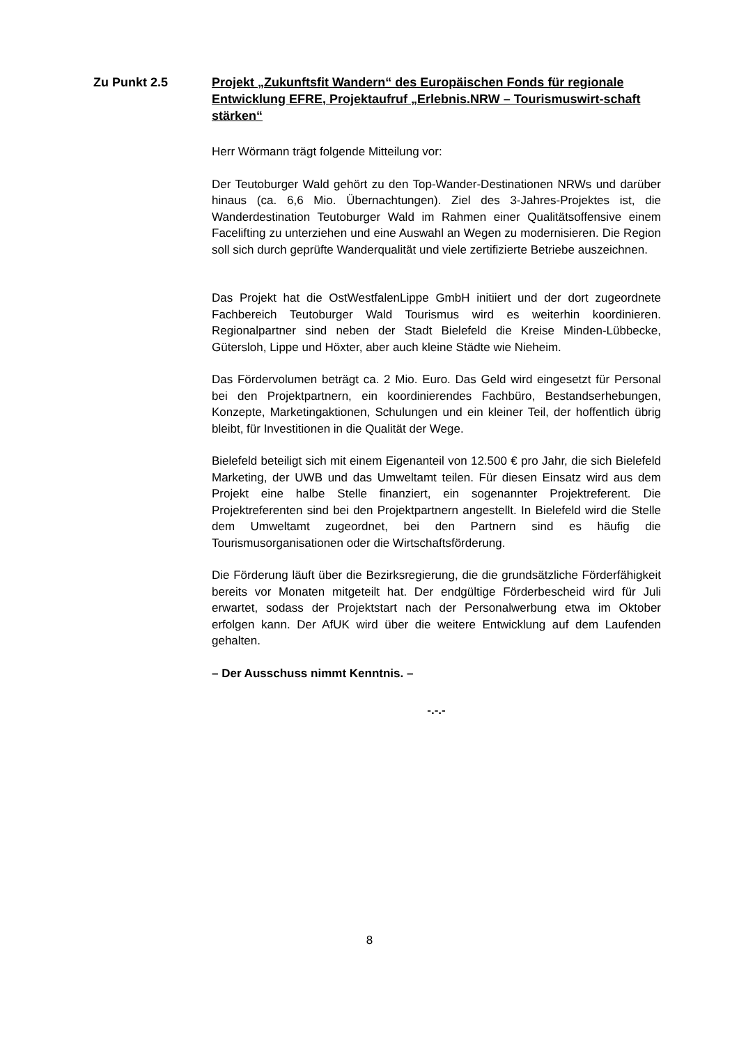Zu Punkt 2.5 Projekt „Zukunftsfit Wandern“ des Europäischen Fonds für regionale Entwicklung EFRE, Projektaufruf „Erlebnis.NRW – Tourismuswirt-schaft stärken“
Herr Wörmann trägt folgende Mitteilung vor:
Der Teutoburger Wald gehört zu den Top-Wander-Destinationen NRWs und darüber hinaus (ca. 6,6 Mio. Übernachtungen). Ziel des 3-Jahres-Projektes ist, die Wanderdestination Teutoburger Wald im Rahmen einer Qualitätsoffensive einem Facelifting zu unterziehen und eine Auswahl an Wegen zu modernisieren. Die Region soll sich durch geprüfte Wanderqualität und viele zertifizierte Betriebe auszeichnen.
Das Projekt hat die OstWestfalenLippe GmbH initiiert und der dort zugeordnete Fachbereich Teutoburger Wald Tourismus wird es weiterhin koordinieren. Regionalpartner sind neben der Stadt Bielefeld die Kreise Minden-Lübbecke, Gütersloh, Lippe und Höxter, aber auch kleine Städte wie Nieheim.
Das Fördervolumen beträgt ca. 2 Mio. Euro. Das Geld wird eingesetzt für Personal bei den Projektpartnern, ein koordinierendes Fachbüro, Bestandserhebungen, Konzepte, Marketingaktionen, Schulungen und ein kleiner Teil, der hoffentlich übrig bleibt, für Investitionen in die Qualität der Wege.
Bielefeld beteiligt sich mit einem Eigenanteil von 12.500 € pro Jahr, die sich Bielefeld Marketing, der UWB und das Umweltamt teilen. Für diesen Einsatz wird aus dem Projekt eine halbe Stelle finanziert, ein sogenannter Projektreferent. Die Projektreferenten sind bei den Projektpartnern angestellt. In Bielefeld wird die Stelle dem Umweltamt zugeordnet, bei den Partnern sind es häufig die Tourismusorganisationen oder die Wirtschaftsförderung.
Die Förderung läuft über die Bezirksregierung, die die grundsätzliche Förderfähigkeit bereits vor Monaten mitgeteilt hat. Der endgültige Förderbescheid wird für Juli erwartet, sodass der Projektstart nach der Personalwerbung etwa im Oktober erfolgen kann. Der AfUK wird über die weitere Entwicklung auf dem Laufenden gehalten.
– Der Ausschuss nimmt Kenntnis. –
-.-.-
8